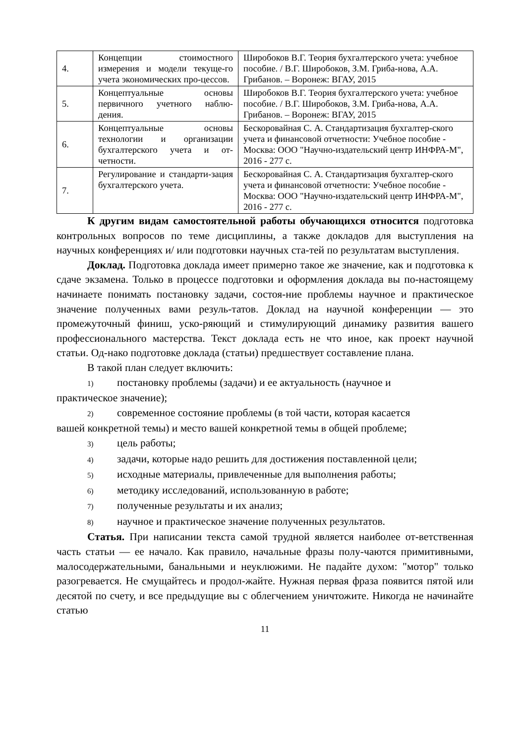| 4. | Концепции стоимостного измерения и модели текуще-го учета экономических про-цессов. | Широбоков В.Г. Теория бухгалтерского учета: учебное пособие. / В.Г. Широбоков, З.М. Гриба-нова, А.А. Грибанов. – Воронеж: ВГАУ, 2015 |
| 5. | Концептуальные основы первичного учетного наблю-дения. | Широбоков В.Г. Теория бухгалтерского учета: учебное пособие. / В.Г. Широбоков, З.М. Гриба-нова, А.А. Грибанов. – Воронеж: ВГАУ, 2015 |
| 6. | Концептуальные основы технологии и организации бухгалтерского учета и от-четности. | Бескоровайная С. А. Стандартизация бухгалтер-ского учета и финансовой отчетности: Учебное пособие - Москва: ООО "Научно-издательский центр ИНФРА-М", 2016 - 277 с. |
| 7. | Регулирование и стандарти-зация бухгалтерского учета. | Бескоровайная С. А. Стандартизация бухгалтер-ского учета и финансовой отчетности: Учебное пособие - Москва: ООО "Научно-издательский центр ИНФРА-М", 2016 - 277 с. |
К другим видам самостоятельной работы обучающихся относится подготовка контрольных вопросов по теме дисциплины, а также докладов для выступления на научных конференциях и/ или подготовки научных ста-тей по результатам выступления.
Доклад. Подготовка доклада имеет примерно такое же значение, как и подготовка к сдаче экзамена. Только в процессе подготовки и оформления доклада вы по-настоящему начинаете понимать постановку задачи, состоя-ние проблемы научное и практическое значение полученных вами резуль-татов. Доклад на научной конференции — это промежуточный финиш, уско-ряющий и стимулирующий динамику развития вашего профессионального мастерства. Текст доклада есть не что иное, как проект научной статьи. Од-нако подготовке доклада (статьи) предшествует составление плана.
В такой план следует включить:
1) постановку проблемы (задачи) и ее актуальность (научное и
практическое значение);
2) современное состояние проблемы (в той части, которая касается
вашей конкретной темы) и место вашей конкретной темы в общей проблеме;
3) цель работы;
4) задачи, которые надо решить для достижения поставленной цели;
5) исходные материалы, привлеченные для выполнения работы;
6) методику исследований, использованную в работе;
7) полученные результаты и их анализ;
8) научное и практическое значение полученных результатов.
Статья. При написании текста самой трудной является наиболее от-ветственная часть статьи — ее начало. Как правило, начальные фразы полу-чаются примитивными, малосодержательными, банальными и неуклюжими. Не падайте духом: "мотор" только разогревается. Не смущайтесь и продол-жайте. Нужная первая фраза появится пятой или десятой по счету, и все предыдущие вы с облегчением уничтожите. Никогда не начинайте статью
11